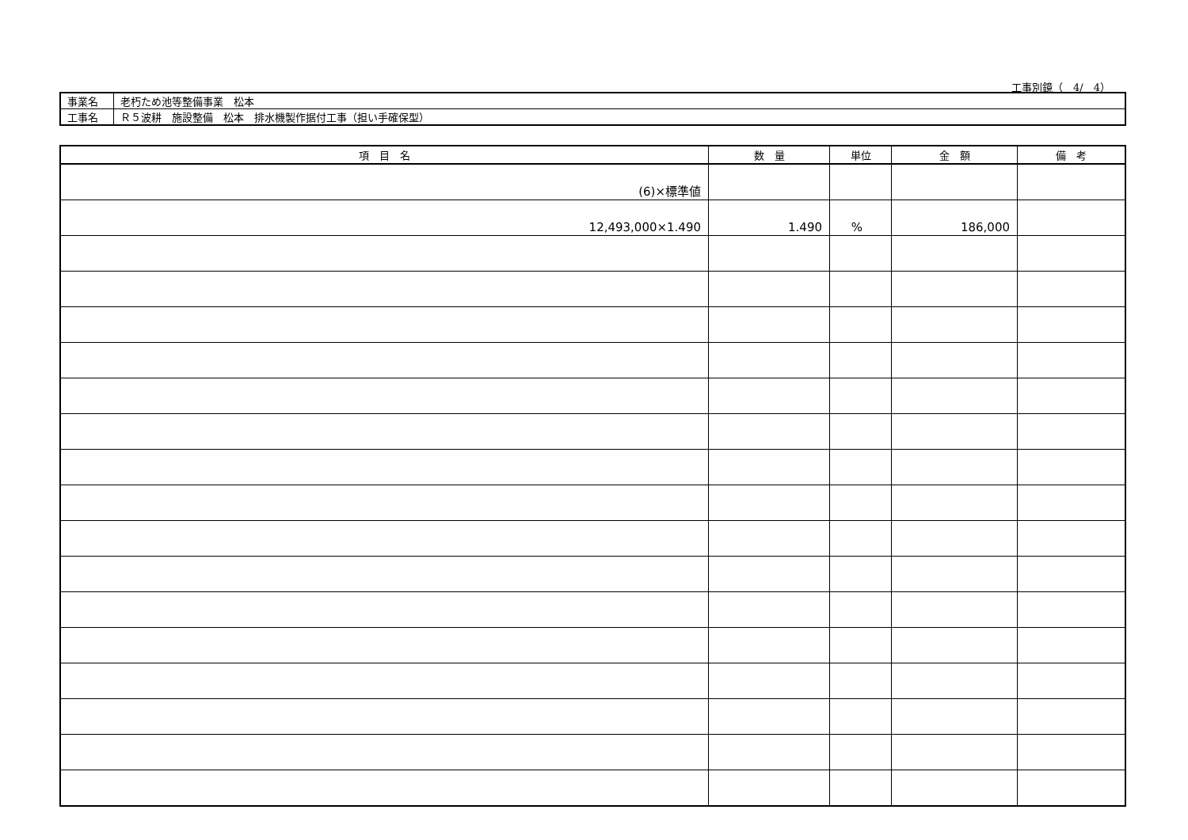工事別鏡（　4/　4）
| 事業名 | 老朽ため池等整備事業 松本 |
| 工事名 | Ｒ５波耕 施設整備 松本 排水機製作据付工事（担い手確保型） |
| 項 目 名 | 数 量 | 単位 | 金 額 | 備 考 |
| --- | --- | --- | --- | --- |
| (6)×標準値 | | | | |
| 12,493,000×1.490 | 1.490 | % | 186,000 | |